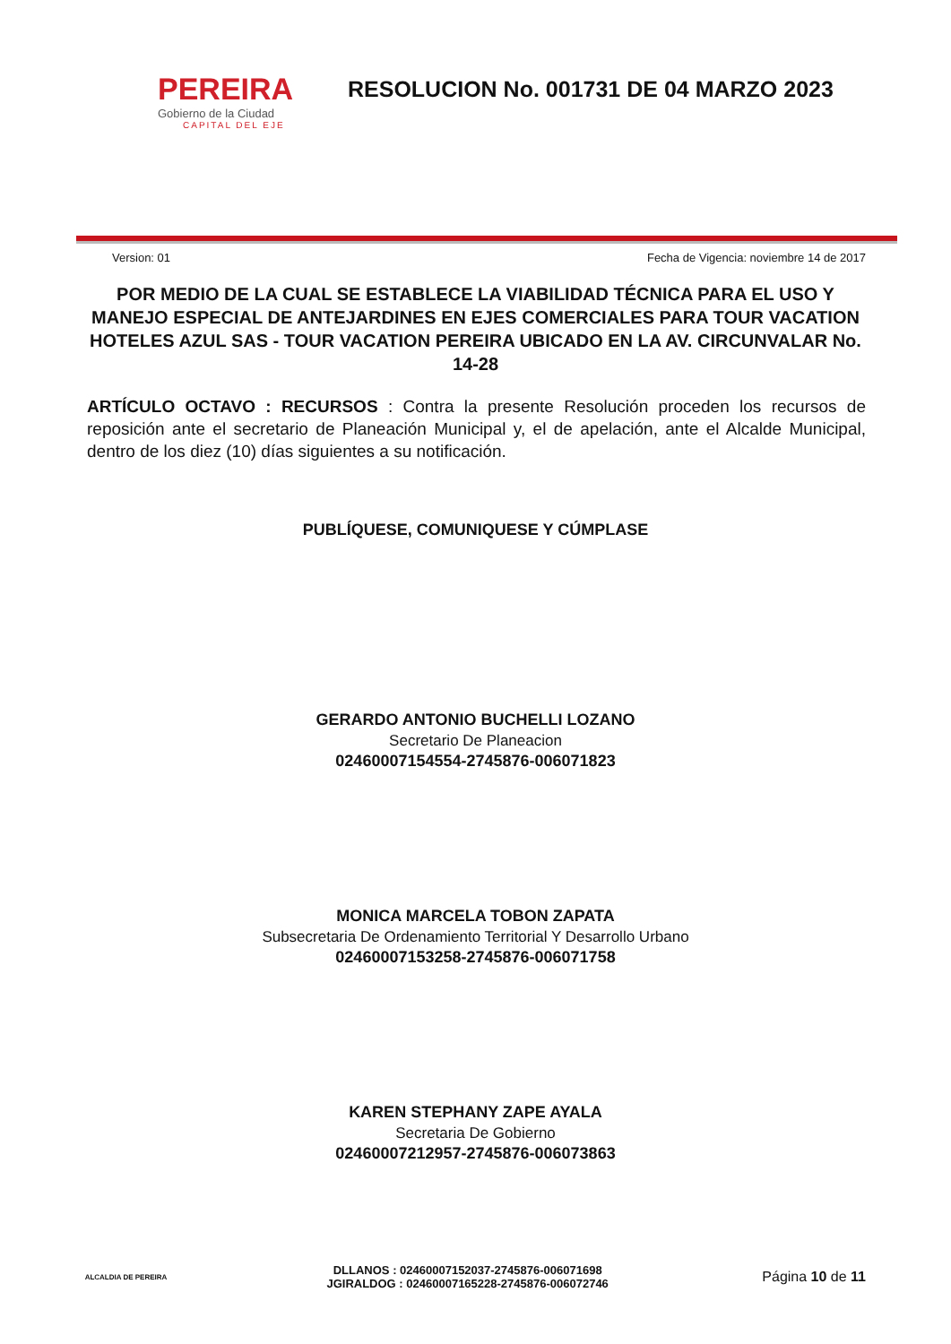PEREIRA
Gobierno de la Ciudad
CAPITAL DEL EJE
RESOLUCION No. 001731 DE 04 MARZO 2023
Version: 01 Fecha de Vigencia: noviembre 14 de 2017
POR MEDIO DE LA CUAL SE ESTABLECE LA VIABILIDAD TÉCNICA PARA EL USO Y MANEJO ESPECIAL DE ANTEJARDINES EN EJES COMERCIALES PARA TOUR VACATION HOTELES AZUL SAS - TOUR VACATION PEREIRA UBICADO EN LA AV. CIRCUNVALAR No. 14-28
ARTÍCULO OCTAVO : RECURSOS : Contra la presente Resolución proceden los recursos de reposición ante el secretario de Planeación Municipal y, el de apelación, ante el Alcalde Municipal, dentro de los diez (10) días siguientes a su notificación.
PUBLÍQUESE, COMUNIQUESE Y CÚMPLASE
GERARDO ANTONIO BUCHELLI LOZANO
Secretario De Planeacion
02460007154554-2745876-006071823
MONICA MARCELA TOBON ZAPATA
Subsecretaria De Ordenamiento Territorial Y Desarrollo Urbano
02460007153258-2745876-006071758
KAREN STEPHANY ZAPE AYALA
Secretaria De Gobierno
02460007212957-2745876-006073863
ALCALDIA DE PEREIRA
DLLANOS : 02460007152037-2745876-006071698
JGIRALDOG : 02460007165228-2745876-006072746
Página 10 de 11